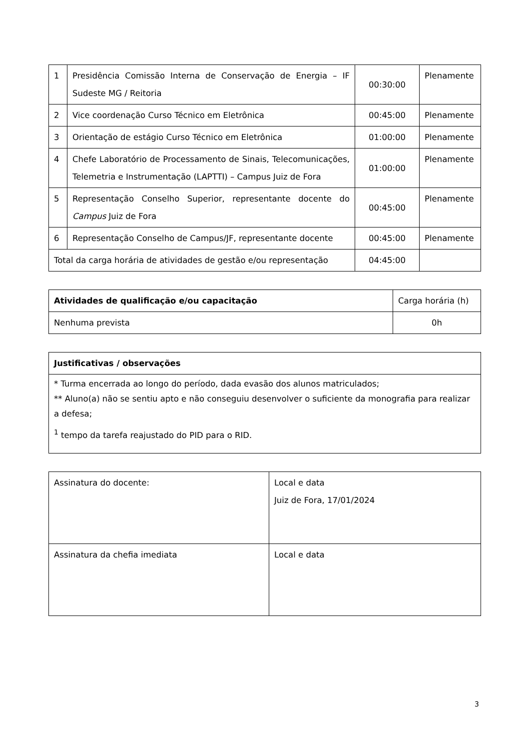| 1 | Presidência Comissão Interna de Conservação de Energia – IF Sudeste MG / Reitoria | 00:30:00 | Plenamente |
| 2 | Vice coordenação Curso Técnico em Eletrônica | 00:45:00 | Plenamente |
| 3 | Orientação de estágio Curso Técnico em Eletrônica | 01:00:00 | Plenamente |
| 4 | Chefe Laboratório de Processamento de Sinais, Telecomunicações, Telemetria e Instrumentação (LAPTTI) – Campus Juiz de Fora | 01:00:00 | Plenamente |
| 5 | Representação Conselho Superior, representante docente do Campus Juiz de Fora | 00:45:00 | Plenamente |
| 6 | Representação Conselho de Campus/JF, representante docente | 00:45:00 | Plenamente |
| Total da carga horária de atividades de gestão e/ou representação | | 04:45:00 | |
| Atividades de qualificação e/ou capacitação | Carga horária (h) |
| Nenhuma prevista | 0h |
| Justificativas / observações |
| --- |
| * Turma encerrada ao longo do período, dada evasão dos alunos matriculados; ** Aluno(a) não se sentiu apto e não conseguiu desenvolver o suficiente da monografia para realizar a defesa; <sup>1</sup> tempo da tarefa reajustado do PID para o RID. |
| Assinatura do docente: | Local e data Juiz de Fora, 17/01/2024 |
| Assinatura da chefia imediata | Local e data |
3